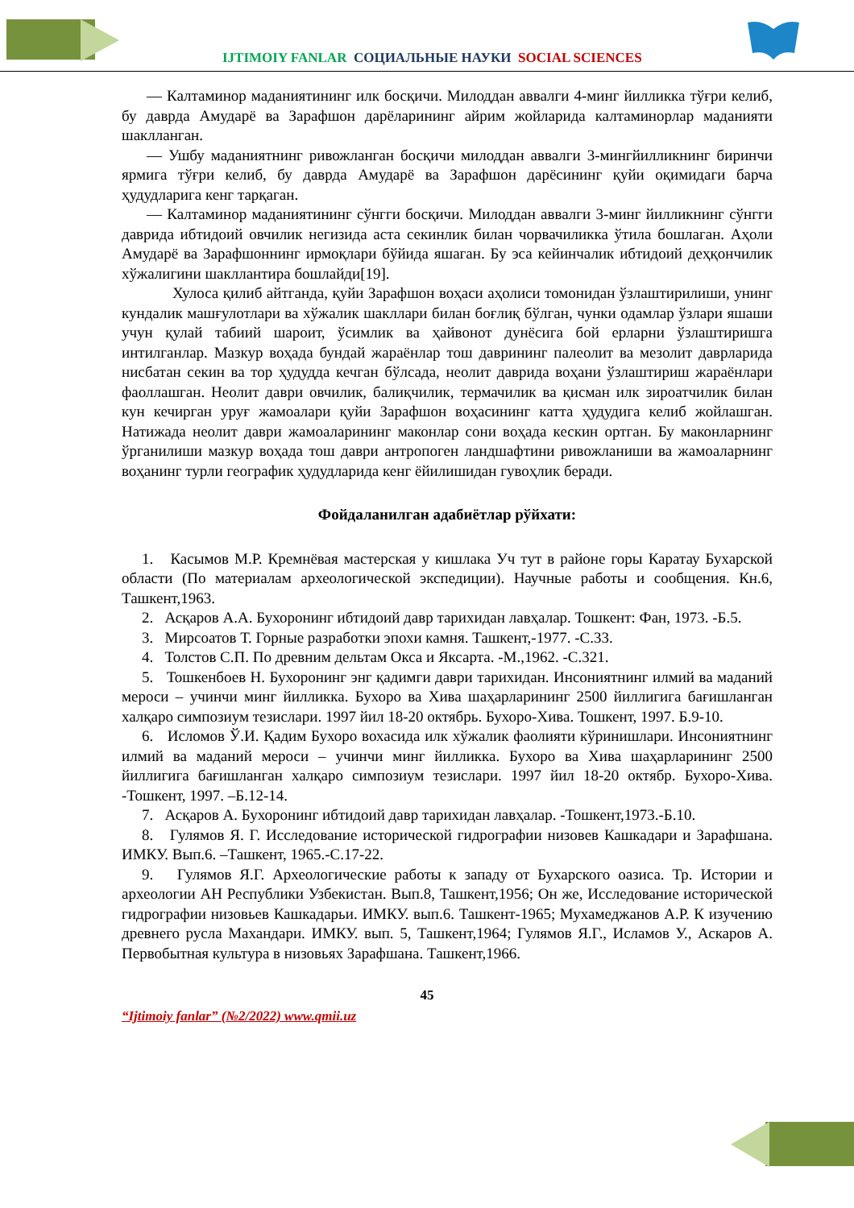IJTIMOIY FANLAR СОЦИАЛЬНЫЕ НАУКИ SOCIAL SCIENCES
— Калтаминор маданиятининг илк босқичи. Милоддан аввалги 4-минг йилликка тўғри келиб, бу даврда Амударё ва Зарафшон дарёларининг айрим жойларида калтаминорлар маданияти шаклланган.
— Ушбу маданиятнинг ривожланган босқичи милоддан аввалги 3-мингйилликнинг биринчи ярмига тўғри келиб, бу даврда Амударё ва Зарафшон дарёсининг қуйи оқимидаги барча ҳудудларига кенг тарқаган.
— Калтаминор маданиятининг сўнгги босқичи. Милоддан аввалги 3-минг йилликнинг сўнгги даврида ибтидоий овчилик негизида аста секинлик билан чорвачиликка ўтила бошлаган. Аҳоли Амударё ва Зарафшоннинг ирмоқлари бўйида яшаган. Бу эса кейинчалик ибтидоий деҳқончилик хўжалигини шакллантира бошлайди[19].
Хулоса қилиб айтганда, қуйи Зарафшон воҳаси аҳолиси томонидан ўзлаштирилиши, унинг кундалик машғулотлари ва хўжалик шакллари билан боғлиқ бўлган, чунки одамлар ўзлари яшаши учун қулай табиий шароит, ўсимлик ва ҳайвонот дунёсига бой ерларни ўзлаштиришга интилганлар. Мазкур воҳада бундай жараёнлар тош даврининг палеолит ва мезолит даврларида нисбатан секин ва тор ҳудудда кечган бўлсада, неолит даврида воҳани ўзлаштириш жараёнлари фаоллашган. Неолит даври овчилик, балиқчилик, термачилик ва қисман илк зироатчилик билан кун кечирган уруғ жамоалари қуйи Зарафшон воҳасининг катта ҳудудига келиб жойлашган. Натижада неолит даври жамоаларининг маконлар сони воҳада кескин ортган. Бу маконларнинг ўрганилиши мазкур воҳада тош даври антропоген ландшафтини ривожланиши ва жамоаларнинг воҳанинг турли географик ҳудудларида кенг ёйилишидан гувоҳлик беради.
Фойдаланилган адабиётлар рўйхати:
1. Касымов М.Р. Кремнёвая мастерская у кишлака Уч тут в районе горы Каратау Бухарской области (По материалам археологической экспедиции). Научные работы и сообщения. Кн.6, Ташкент,1963.
2. Асқаров А.А. Бухоронинг ибтидоий давр тарихидан лавҳалар. Тошкент: Фан, 1973. -Б.5.
3. Мирсоатов Т. Горные разработки эпохи камня. Ташкент,-1977. -С.33.
4. Толстов С.П. По древним дельтам Окса и Яксарта. -М.,1962. -С.321.
5. Тошкенбоев Н. Бухоронинг энг қадимги даври тарихидан. Инсониятнинг илмий ва маданий мероси – учинчи минг йилликка. Бухоро ва Хива шаҳарларининг 2500 йиллигига бағишланган халқаро симпозиум тезислари. 1997 йил 18-20 октябрь. Бухоро-Хива. Тошкент, 1997. Б.9-10.
6. Исломов Ў.И. Қадим Бухоро вохасида илк хўжалик фаолияти кўринишлари. Инсониятнинг илмий ва маданий мероси – учинчи минг йилликка. Бухоро ва Хива шаҳарларининг 2500 йиллигига бағишланган халқаро симпозиум тезислари. 1997 йил 18-20 октябр. Бухоро-Хива. -Тошкент, 1997. –Б.12-14.
7. Асқаров А. Бухоронинг ибтидоий давр тарихидан лавҳалар. -Тошкент,1973.-Б.10.
8. Гулямов Я. Г. Исследование исторической гидрографии низовев Кашкадари и Зарафшана. ИМКУ. Вып.6. –Ташкент, 1965.-С.17-22.
9. Гулямов Я.Г. Археологические работы к западу от Бухарского оазиса. Тр. Истории и археологии АН Республики Узбекистан. Вып.8, Ташкент,1956; Он же, Исследование исторической гидрографии низовьев Кашкадарьи. ИМКУ. вып.6. Ташкент-1965; Мухамеджанов А.Р. К изучению древнего русла Махандари. ИМКУ. вып. 5, Ташкент,1964; Гулямов Я.Г., Исламов У., Аскаров А. Первобытная культура в низовьях Зарафшана. Ташкент,1966.
45
“Ijtimoiy fanlar” (№2/2022) www.qmii.uz